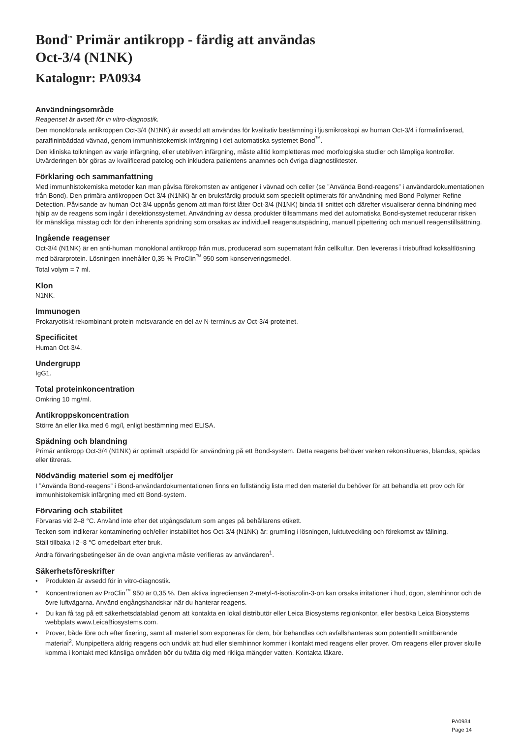Bond<sup>™</sup> Primär antikropp - färdig att användas
Oct-3/4 (N1NK)
Katalognr: PA0934
Användningsområde
Reagenset är avsett för in vitro-diagnostik.
Den monoklonala antikroppen Oct-3/4 (N1NK) är avsedd att användas för kvalitativ bestämning i ljusmikroskopi av human Oct-3/4 i formalinfixerad, paraffininbäddad vävnad, genom immunhistokemisk infärgning i det automatiska systemet Bond<sup>™</sup>.
Den kliniska tolkningen av varje infärgning, eller utebliven infärgning, måste alltid kompletteras med morfologiska studier och lämpliga kontroller. Utvärderingen bör göras av kvalificerad patolog och inkludera patientens anamnes och övriga diagnostiktester.
Förklaring och sammanfattning
Med immunhistokemiska metoder kan man påvisa förekomsten av antigener i vävnad och celler (se ”Använda Bond-reagens” i användardokumentationen från Bond). Den primära antikroppen Oct-3/4 (N1NK) är en bruksfärdig produkt som speciellt optimerats för användning med Bond Polymer Refine Detection. Påvisande av human Oct-3/4 uppnås genom att man först låter Oct-3/4 (N1NK) binda till snittet och därefter visualiserar denna bindning med hjälp av de reagens som ingår i detektionssystemet. Användning av dessa produkter tillsammans med det automatiska Bond-systemet reducerar risken för mänskliga misstag och för den inherenta spridning som orsakas av individuell reagensutspädning, manuell pipettering och manuell reagenstillsättning.
Ingående reagenser
Oct-3/4 (N1NK) är en anti-human monoklonal antikropp från mus, producerad som supernatant från cellkultur. Den levereras i trisbuffrad koksaltlösning med bärarprotein. Lösningen innehåller 0,35 % ProClin<sup>™</sup> 950 som konserveringsmedel.
Total volym = 7 ml.
Klon
N1NK.
Immunogen
Prokaryotiskt rekombinant protein motsvarande en del av N-terminus av Oct-3/4-proteinet.
Specificitet
Human Oct-3/4.
Undergrupp
IgG1.
Total proteinkoncentration
Omkring 10 mg/ml.
Antikroppskoncentration
Större än eller lika med 6 mg/l, enligt bestämning med ELISA.
Spädning och blandning
Primär antikropp Oct-3/4 (N1NK) är optimalt utspädd för användning på ett Bond-system. Detta reagens behöver varken rekonstitueras, blandas, spädas eller titreras.
Nödvändig materiel som ej medföljer
I ”Använda Bond-reagens” i Bond-användardokumentationen finns en fullständig lista med den materiel du behöver för att behandla ett prov och för immunhistokemisk infärgning med ett Bond-system.
Förvaring och stabilitet
Förvaras vid 2–8 °C. Använd inte efter det utgångsdatum som anges på behållarens etikett.
Tecken som indikerar kontaminering och/eller instabilitet hos Oct-3/4 (N1NK) är: grumling i lösningen, luktutveckling och förekomst av fällning.
Ställ tillbaka i 2–8 °C omedelbart efter bruk.
Andra förvaringsbetingelser än de ovan angivna måste verifieras av användaren<sup>1</sup>.
Säkerhetsföreskrifter
• Produkten är avsedd för in vitro-diagnostik.
• Koncentrationen av ProClin<sup>™</sup> 950 är 0,35 %. Den aktiva ingrediensen 2-metyl-4-isotiazolin-3-on kan orsaka irritationer i hud, ögon, slemhinnor och de övre luftvägarna. Använd engångshandskar när du hanterar reagens.
• Du kan få tag på ett säkerhetsdatablad genom att kontakta en lokal distributör eller Leica Biosystems regionkontor, eller besöka Leica Biosystems webbplats www.LeicaBiosystems.com.
• Prover, både före och efter fixering, samt all materiel som exponeras för dem, bör behandlas och avfallshanteras som potentiellt smittbärande material<sup>2</sup>. Munpipettera aldrig reagens och undvik att hud eller slemhinnor kommer i kontakt med reagens eller prover. Om reagens eller prover skulle komma i kontakt med känsliga områden bör du tvätta dig med rikliga mängder vatten. Kontakta läkare.
PA0934
Page 14